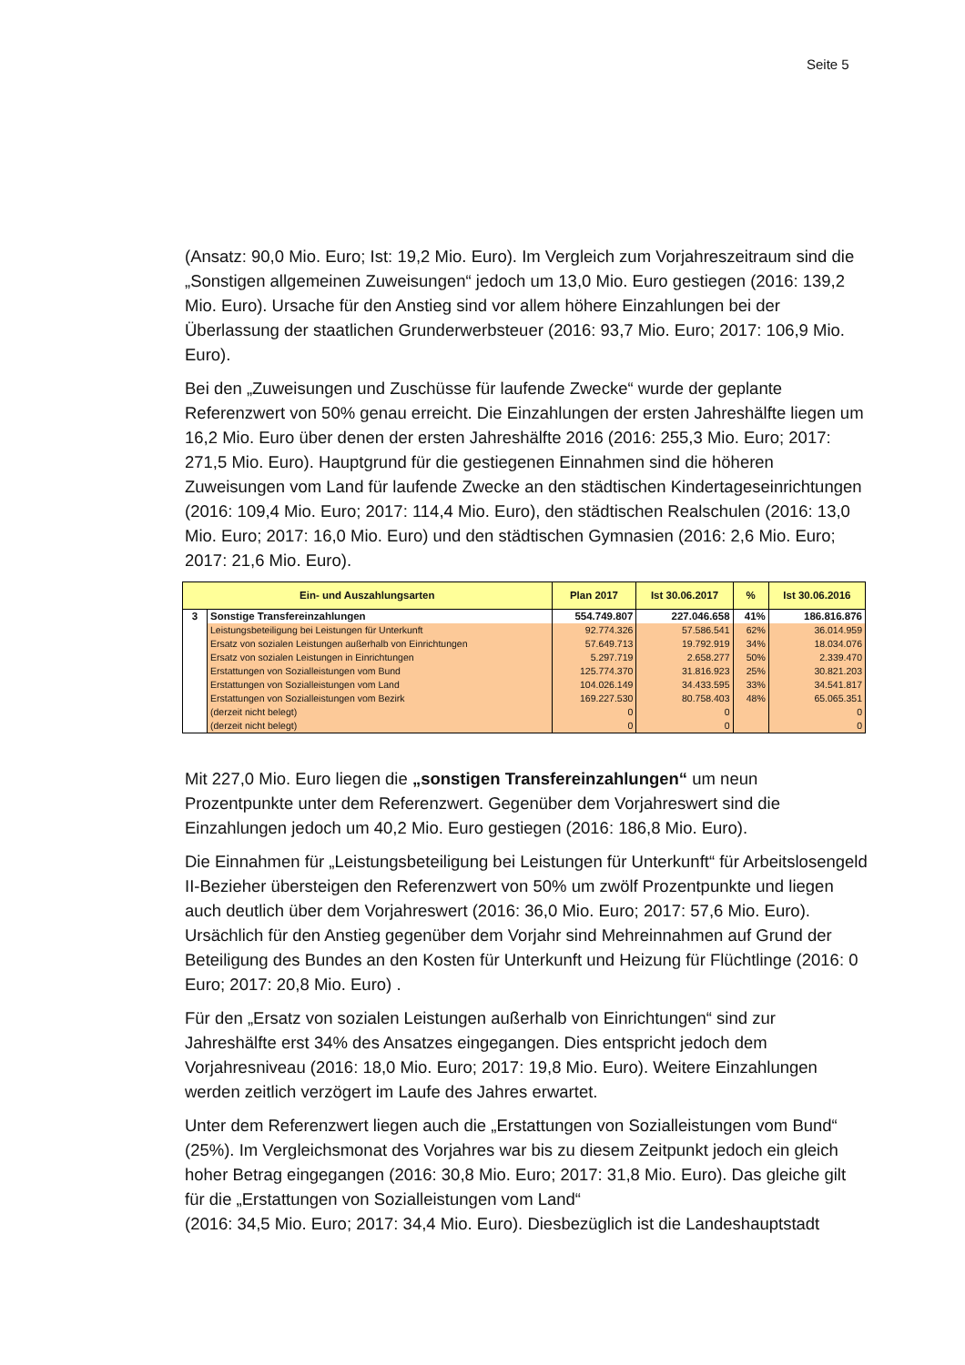Seite 5
(Ansatz: 90,0 Mio. Euro; Ist: 19,2 Mio. Euro). Im Vergleich zum Vorjahreszeitraum sind die „Sonstigen allgemeinen Zuweisungen“ jedoch um 13,0 Mio. Euro gestiegen (2016: 139,2 Mio. Euro). Ursache für den Anstieg sind vor allem höhere Einzahlungen bei der Überlassung der staatlichen Grunderwerbsteuer (2016: 93,7 Mio. Euro; 2017: 106,9 Mio. Euro).
Bei den „Zuweisungen und Zuschüsse für laufende Zwecke“ wurde der geplante Referenzwert von 50% genau erreicht. Die Einzahlungen der ersten Jahreshälfte liegen um 16,2 Mio. Euro über denen der ersten Jahreshälfte 2016 (2016: 255,3 Mio. Euro; 2017: 271,5 Mio. Euro). Hauptgrund für die gestiegenen Einnahmen sind die höheren Zuweisungen vom Land für laufende Zwecke an den städtischen Kindertageseinrichtungen (2016: 109,4 Mio. Euro; 2017: 114,4 Mio. Euro), den städtischen Realschulen (2016: 13,0 Mio. Euro; 2017: 16,0 Mio. Euro) und den städtischen Gymnasien (2016: 2,6 Mio. Euro; 2017: 21,6 Mio. Euro).
| Ein- und Auszahlungsarten | | Plan 2017 | Ist 30.06.2017 | % | Ist 30.06.2016 |
| --- | --- | --- | --- | --- | --- |
| 3 | Sonstige Transfereinzahlungen | 554.749.807 | 227.046.658 | 41% | 186.816.876 |
| | Leistungsbeteiligung bei Leistungen für Unterkunft | 92.774.326 | 57.586.541 | 62% | 36.014.959 |
| | Ersatz von sozialen Leistungen außerhalb von Einrichtungen | 57.649.713 | 19.792.919 | 34% | 18.034.076 |
| | Ersatz von sozialen Leistungen in Einrichtungen | 5.297.719 | 2.658.277 | 50% | 2.339.470 |
| | Erstattungen von Sozialleistungen vom Bund | 125.774.370 | 31.816.923 | 25% | 30.821.203 |
| | Erstattungen von Sozialleistungen vom Land | 104.026.149 | 34.433.595 | 33% | 34.541.817 |
| | Erstattungen von Sozialleistungen vom Bezirk | 169.227.530 | 80.758.403 | 48% | 65.065.351 |
| | (derzeit nicht belegt) | 0 | 0 | | 0 |
| | (derzeit nicht belegt) | 0 | 0 | | 0 |
Mit 227,0 Mio. Euro liegen die „sonstigen Transfereinzahlungen“ um neun Prozentpunkte unter dem Referenzwert. Gegenüber dem Vorjahreswert sind die Einzahlungen jedoch um 40,2 Mio. Euro gestiegen (2016: 186,8 Mio. Euro).
Die Einnahmen für „Leistungsbeteiligung bei Leistungen für Unterkunft“ für Arbeitslosengeld II-Bezieher übersteigen den Referenzwert von 50% um zwölf Prozentpunkte und liegen auch deutlich über dem Vorjahreswert (2016: 36,0 Mio. Euro; 2017: 57,6 Mio. Euro). Ursächlich für den Anstieg gegenüber dem Vorjahr sind Mehreinnahmen auf Grund der Beteiligung des Bundes an den Kosten für Unterkunft und Heizung für Flüchtlinge (2016: 0 Euro; 2017: 20,8 Mio. Euro) .
Für den „Ersatz von sozialen Leistungen außerhalb von Einrichtungen“ sind zur Jahreshälfte erst 34% des Ansatzes eingegangen. Dies entspricht jedoch dem Vorjahresniveau (2016: 18,0 Mio. Euro; 2017: 19,8 Mio. Euro). Weitere Einzahlungen werden zeitlich verzögert im Laufe des Jahres erwartet.
Unter dem Referenzwert liegen auch die „Erstattungen von Sozialleistungen vom Bund“ (25%). Im Vergleichsmonat des Vorjahres war bis zu diesem Zeitpunkt jedoch ein gleich hoher Betrag eingegangen (2016: 30,8 Mio. Euro; 2017: 31,8 Mio. Euro). Das gleiche gilt für die „Erstattungen von Sozialleistungen vom Land“
(2016: 34,5 Mio. Euro; 2017: 34,4 Mio. Euro). Diesbezüglich ist die Landeshauptstadt